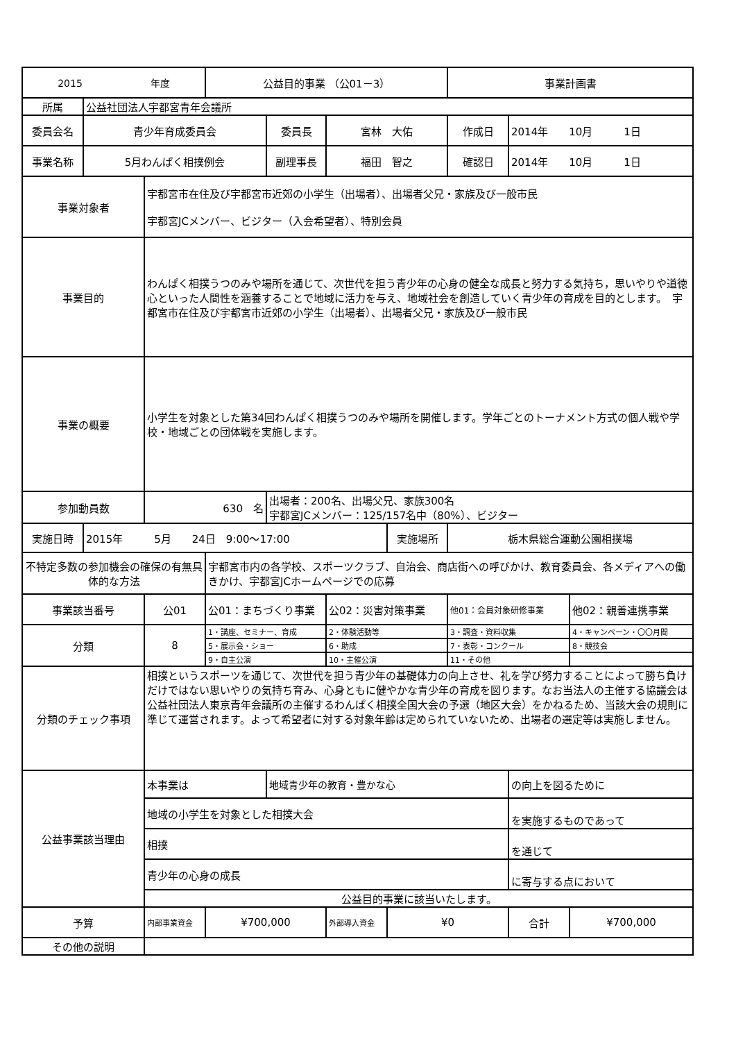| 2015 年度 | | | 公益目的事業 （公01－3） | | | | 事業計画書 | | |
| 所属 | 公益社団法人宇都宮青年会議所 | | | | | | | | |
| 委員会名 | 青少年育成委員会 | | | 委員長 | 宮林 大佑 | | 作成日 | 2014年 10月 1日 | |
| 事業名称 | 5月わんぱく相撲例会 | | | 副理事長 | 福田 智之 | | 確認日 | 2014年 10月 1日 | |
| 事業対象者 | | 宇都宮市在住及び宇都宮市近郊の小学生（出場者）、出場者父兄・家族及び一般市民 宇都宮JCメンバー、ビジター（入会希望者）、特別会員 | | | | | | | |
| 事業目的 | | わんぱく相撲うつのみや場所を通じて、次世代を担う青少年の心身の健全な成長と努力する気持ち，思いやりや道徳心といった人間性を涵養することで地域に活力を与え、地域社会を創造していく青少年の育成を目的とします。 宇都宮市在住及び宇都宮市近郊の小学生（出場者）、出場者父兄・家族及び一般市民 | | | | | | | |
| 事業の概要 | | 小学生を対象とした第34回わんぱく相撲うつのみや場所を開催します。学年ごとのトーナメント方式の個人戦や学校・地域ごとの団体戦を実施します。 | | | | | | | |
| 参加動員数 | | 630 名 | | 出場者：200名、出場父兄、家族300名 宇都宮JCメンバー：125/157名中（80%）、ビジター | | | | | |
| 実施日時 | 2015年 5月 24日 9:00～17:00 | | | | | 実施場所 | 栃木県総合運動公園相撲場 | | |
| 不特定多数の参加機会の確保の有無具体的な方法 | | | 宇都宮市内の各学校、スポーツクラブ、自治会、商店街への呼びかけ、教育委員会、各メディアへの働きかけ、宇都宮JCホームページでの応募 | | | | | | |
| 事業該当番号 | | 公01 | 公01：まちづくり事業 | | 公02：災害対策事業 | | 他01：会員対象研修事業 | | 他02：親善連携事業 |
| 分類 | | 8 | 1・講座、セミナー、育成 | | 2・体験活動等 | | 3・調査・資料収集 | | 4・キャンペーン・〇〇月間 |
| | | | 5・展示会・ショー | | 6・助成 | | 7・表彰・コンクール | | 8・競技会 |
| | | | 9・自主公演 | | 10・主催公演 | | 11・その他 | | |
| 分類のチェック事項 | | 相撲というスポーツを通じて、次世代を担う青少年の基礎体力の向上させ、礼を学び努力することによって勝ち負けだけではない思いやりの気持ち育み、心身ともに健やかな青少年の育成を図ります。なお当法人の主催する協議会は公益社団法人東京青年会議所の主催するわんぱく相撲全国大会の予選（地区大会）をかねるため、当該大会の規則に準じて運営されます。よって希望者に対する対象年齢は定められていないため、出場者の選定等は実施しません。 | | | | | | | |
| 公益事業該当理由 | | 本事業は | | 地域青少年の教育・豊かな心 | | | | の向上を図るために | |
| | | 地域の小学生を対象とした相撲大会 | | | | | | を実施するものであって | |
| | | 相撲 | | | | | | を通じて | |
| | | 青少年の心身の成長 | | | | | | に寄与する点において | |
| | | 公益目的事業に該当いたします。 | | | | | | | |
| 予算 | | 内部事業資金 | ¥700,000 | | 外部導入資金 | ¥0 | | 合計 | ¥700,000 |
| その他の説明 | | | | | | | | | |